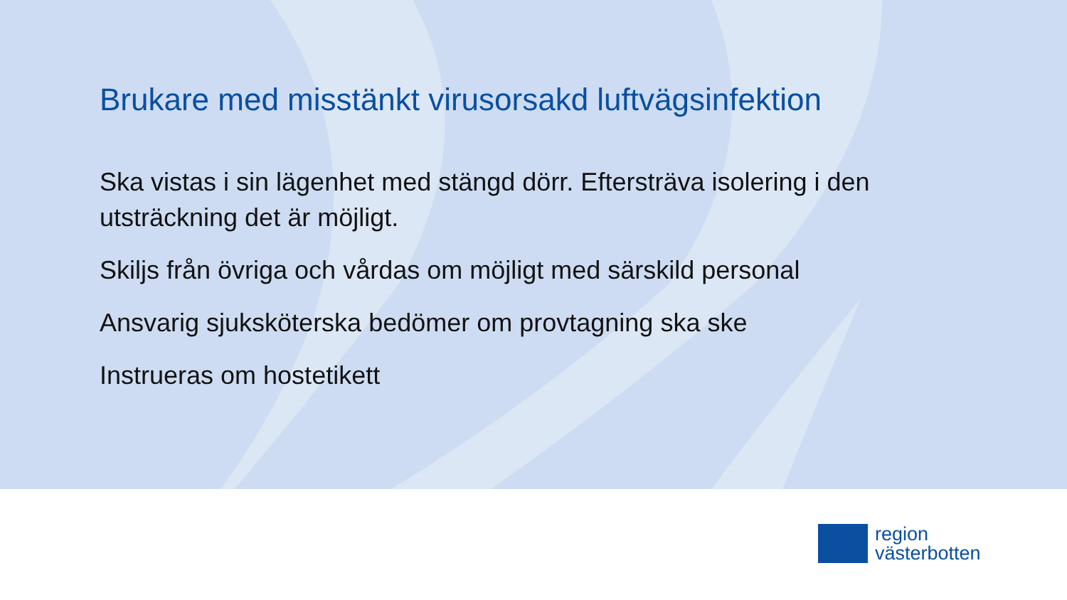Brukare med misstänkt virusorsakd luftvägsinfektion
Ska vistas i sin lägenhet med stängd dörr. Eftersträva isolering i den utsträckning det är möjligt.
Skiljs från övriga och vårdas om möjligt med särskild personal
Ansvarig sjuksköterska bedömer om provtagning ska ske
Instrueras om hostetikett
region
västerbotten